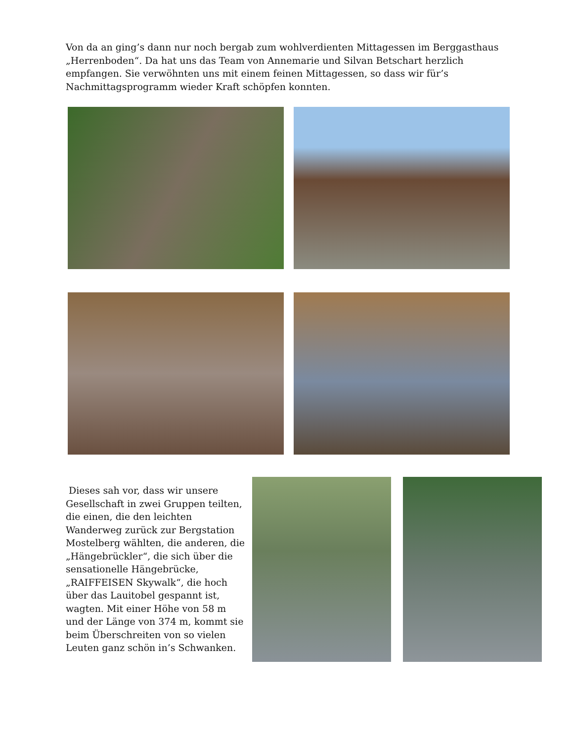Von da an ging’s dann nur noch bergab zum wohlverdienten Mittagessen im Berggasthaus „Herrenboden“. Da hat uns das Team von Annemarie und Silvan Betschart herzlich empfangen. Sie verwöhnten uns mit einem feinen Mittagessen, so dass wir für’s Nachmittagsprogramm wieder Kraft schöpfen konnten.
Dieses sah vor, dass wir unsere Gesellschaft in zwei Gruppen teilten, die einen, die den leichten Wanderweg zurück zur Bergstation Mostelberg wählten, die anderen, die „Hängebrückler“, die sich über die sensationelle Hängebrücke, „RAIFFEISEN Skywalk“, die hoch über das Lauitobel gespannt ist, wagten. Mit einer Höhe von 58 m und der Länge von 374 m, kommt sie beim Überschreiten von so vielen Leuten ganz schön in’s Schwanken.